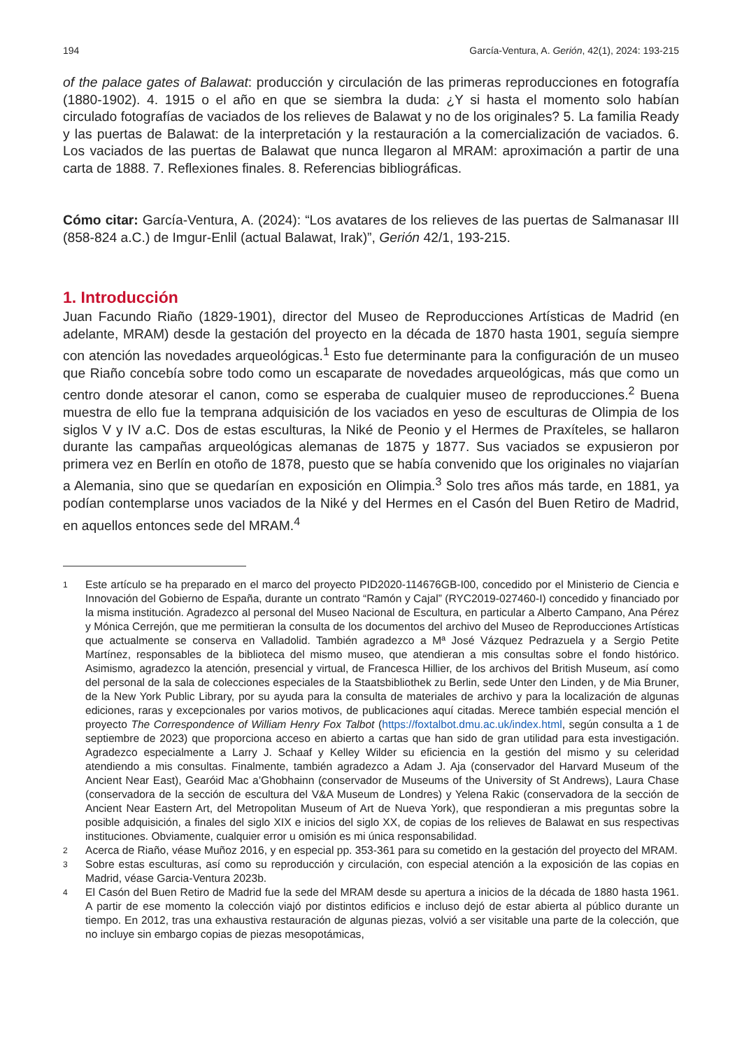194 García-Ventura, A. Gerión, 42(1), 2024: 193-215
of the palace gates of Balawat: producción y circulación de las primeras reproducciones en fotografía (1880-1902). 4. 1915 o el año en que se siembra la duda: ¿Y si hasta el momento solo habían circulado fotografías de vaciados de los relieves de Balawat y no de los originales? 5. La familia Ready y las puertas de Balawat: de la interpretación y la restauración a la comercialización de vaciados. 6. Los vaciados de las puertas de Balawat que nunca llegaron al MRAM: aproximación a partir de una carta de 1888. 7. Reflexiones finales. 8. Referencias bibliográficas.
Cómo citar: García-Ventura, A. (2024): “Los avatares de los relieves de las puertas de Salmanasar III (858-824 a.C.) de Imgur-Enlil (actual Balawat, Irak)”, Gerión 42/1, 193-215.
1. Introducción
Juan Facundo Riaño (1829-1901), director del Museo de Reproducciones Artísticas de Madrid (en adelante, MRAM) desde la gestación del proyecto en la década de 1870 hasta 1901, seguía siempre con atención las novedades arqueológicas.<sup>1</sup> Esto fue determinante para la configuración de un museo que Riaño concebía sobre todo como un escaparate de novedades arqueológicas, más que como un centro donde atesorar el canon, como se esperaba de cualquier museo de reproducciones.<sup>2</sup> Buena muestra de ello fue la temprana adquisición de los vaciados en yeso de esculturas de Olimpia de los siglos V y IV a.C. Dos de estas esculturas, la Niké de Peonio y el Hermes de Praxíteles, se hallaron durante las campañas arqueológicas alemanas de 1875 y 1877. Sus vaciados se expusieron por primera vez en Berlín en otoño de 1878, puesto que se había convenido que los originales no viajarían a Alemania, sino que se quedarían en exposición en Olimpia.<sup>3</sup> Solo tres años más tarde, en 1881, ya podían contemplarse unos vaciados de la Niké y del Hermes en el Casón del Buen Retiro de Madrid, en aquellos entonces sede del MRAM.<sup>4</sup>
1 Este artículo se ha preparado en el marco del proyecto PID2020-114676GB-I00, concedido por el Ministerio de Ciencia e Innovación del Gobierno de España, durante un contrato “Ramón y Cajal” (RYC2019-027460-I) concedido y financiado por la misma institución. Agradezco al personal del Museo Nacional de Escultura, en particular a Alberto Campano, Ana Pérez y Mónica Cerrejón, que me permitieran la consulta de los documentos del archivo del Museo de Reproducciones Artísticas que actualmente se conserva en Valladolid. También agradezco a Mª José Vázquez Pedrazuela y a Sergio Petite Martínez, responsables de la biblioteca del mismo museo, que atendieran a mis consultas sobre el fondo histórico. Asimismo, agradezco la atención, presencial y virtual, de Francesca Hillier, de los archivos del British Museum, así como del personal de la sala de colecciones especiales de la Staatsbibliothek zu Berlin, sede Unter den Linden, y de Mia Bruner, de la New York Public Library, por su ayuda para la consulta de materiales de archivo y para la localización de algunas ediciones, raras y excepcionales por varios motivos, de publicaciones aquí citadas. Merece también especial mención el proyecto The Correspondence of William Henry Fox Talbot (https://foxtalbot.dmu.ac.uk/index.html, según consulta a 1 de septiembre de 2023) que proporciona acceso en abierto a cartas que han sido de gran utilidad para esta investigación. Agradezco especialmente a Larry J. Schaaf y Kelley Wilder su eficiencia en la gestión del mismo y su celeridad atendiendo a mis consultas. Finalmente, también agradezco a Adam J. Aja (conservador del Harvard Museum of the Ancient Near East), Gearóid Mac a’Ghobhainn (conservador de Museums of the University of St Andrews), Laura Chase (conservadora de la sección de escultura del V&A Museum de Londres) y Yelena Rakic (conservadora de la sección de Ancient Near Eastern Art, del Metropolitan Museum of Art de Nueva York), que respondieran a mis preguntas sobre la posible adquisición, a finales del siglo XIX e inicios del siglo XX, de copias de los relieves de Balawat en sus respectivas instituciones. Obviamente, cualquier error u omisión es mi única responsabilidad.
2 Acerca de Riaño, véase Muñoz 2016, y en especial pp. 353-361 para su cometido en la gestación del proyecto del MRAM.
3 Sobre estas esculturas, así como su reproducción y circulación, con especial atención a la exposición de las copias en Madrid, véase Garcia-Ventura 2023b.
4 El Casón del Buen Retiro de Madrid fue la sede del MRAM desde su apertura a inicios de la década de 1880 hasta 1961. A partir de ese momento la colección viajó por distintos edificios e incluso dejó de estar abierta al público durante un tiempo. En 2012, tras una exhaustiva restauración de algunas piezas, volvió a ser visitable una parte de la colección, que no incluye sin embargo copias de piezas mesopotámicas,